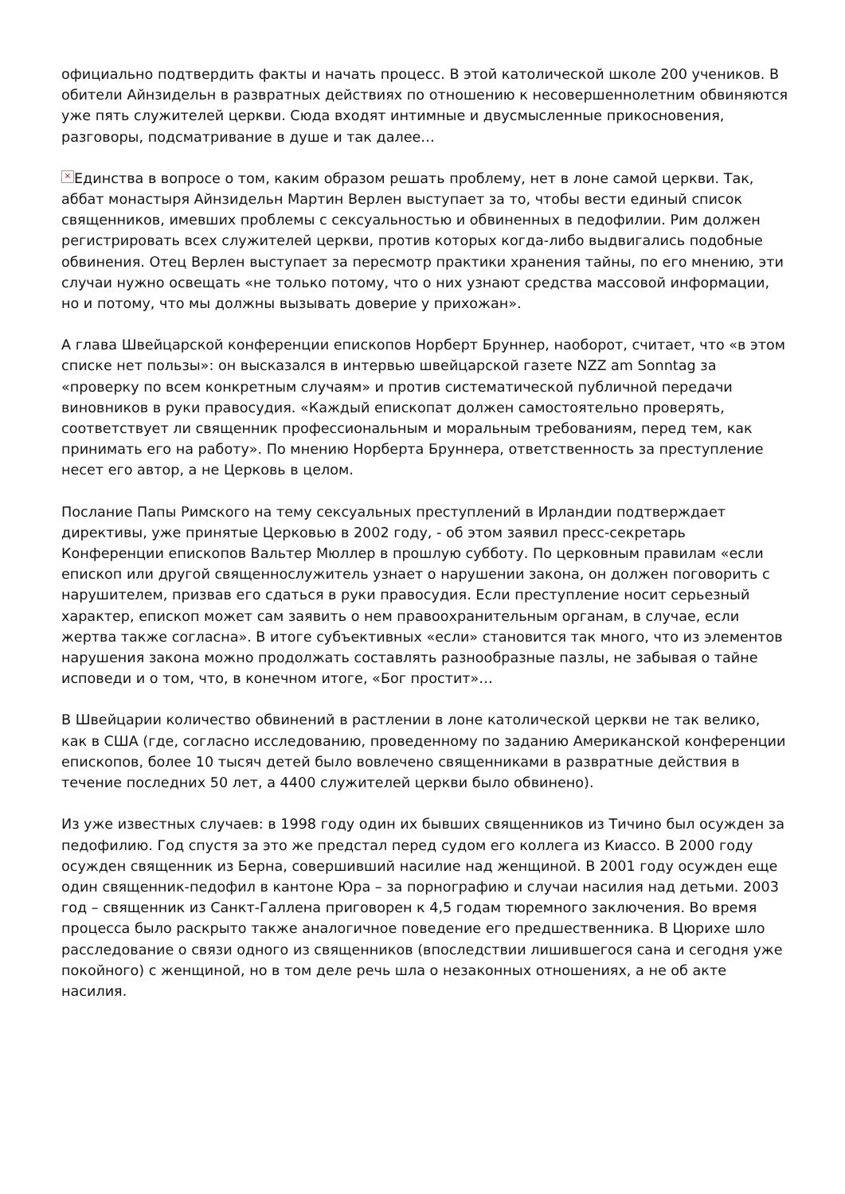официально подтвердить факты и начать процесс. В этой католической школе 200 учеников. В обители Айнзидельн в развратных действиях по отношению к несовершеннолетним обвиняются уже пять служителей церкви. Сюда входят интимные и двусмысленные прикосновения, разговоры, подсматривание в душе и так далее…
× Единства в вопросе о том, каким образом решать проблему, нет в лоне самой церкви. Так, аббат монастыря Айнзидельн Мартин Верлен выступает за то, чтобы вести единый список священников, имевших проблемы с сексуальностью и обвиненных в педофилии. Рим должен регистрировать всех служителей церкви, против которых когда-либо выдвигались подобные обвинения. Отец Верлен выступает за пересмотр практики хранения тайны, по его мнению, эти случаи нужно освещать «не только потому, что о них узнают средства массовой информации, но и потому, что мы должны вызывать доверие у прихожан».
А глава Швейцарской конференции епископов Норберт Бруннер, наоборот, считает, что «в этом списке нет пользы»: он высказался в интервью швейцарской газете NZZ am Sonntag за «проверку по всем конкретным случаям» и против систематической публичной передачи виновников в руки правосудия. «Каждый епископат должен самостоятельно проверять, соответствует ли священник профессиональным и моральным требованиям, перед тем, как принимать его на работу». По мнению Норберта Бруннера, ответственность за преступление несет его автор, а не Церковь в целом.
Послание Папы Римского на тему сексуальных преступлений в Ирландии подтверждает директивы, уже принятые Церковью в 2002 году, - об этом заявил пресс-секретарь Конференции епископов Вальтер Мюллер в прошлую субботу. По церковным правилам «если епископ или другой священнослужитель узнает о нарушении закона, он должен поговорить с нарушителем, призвав его сдаться в руки правосудия. Если преступление носит серьезный характер, епископ может сам заявить о нем правоохранительным органам, в случае, если жертва также согласна». В итоге субъективных «если» становится так много, что из элементов нарушения закона можно продолжать составлять разнообразные пазлы, не забывая о тайне исповеди и о том, что, в конечном итоге, «Бог простит»…
В Швейцарии количество обвинений в растлении в лоне католической церкви не так велико, как в США (где, согласно исследованию, проведенному по заданию Американской конференции епископов, более 10 тысяч детей было вовлечено священниками в развратные действия в течение последних 50 лет, а 4400 служителей церкви было обвинено).
Из уже известных случаев: в 1998 году один их бывших священников из Тичино был осужден за педофилию. Год спустя за это же предстал перед судом его коллега из Киассо. В 2000 году осужден священник из Берна, совершивший насилие над женщиной. В 2001 году осужден еще один священник-педофил в кантоне Юра – за порнографию и случаи насилия над детьми. 2003 год – священник из Санкт-Галлена приговорен к 4,5 годам тюремного заключения. Во время процесса было раскрыто также аналогичное поведение его предшественника. В Цюрихе шло расследование о связи одного из священников (впоследствии лишившегося сана и сегодня уже покойного) с женщиной, но в том деле речь шла о незаконных отношениях, а не об акте насилия.